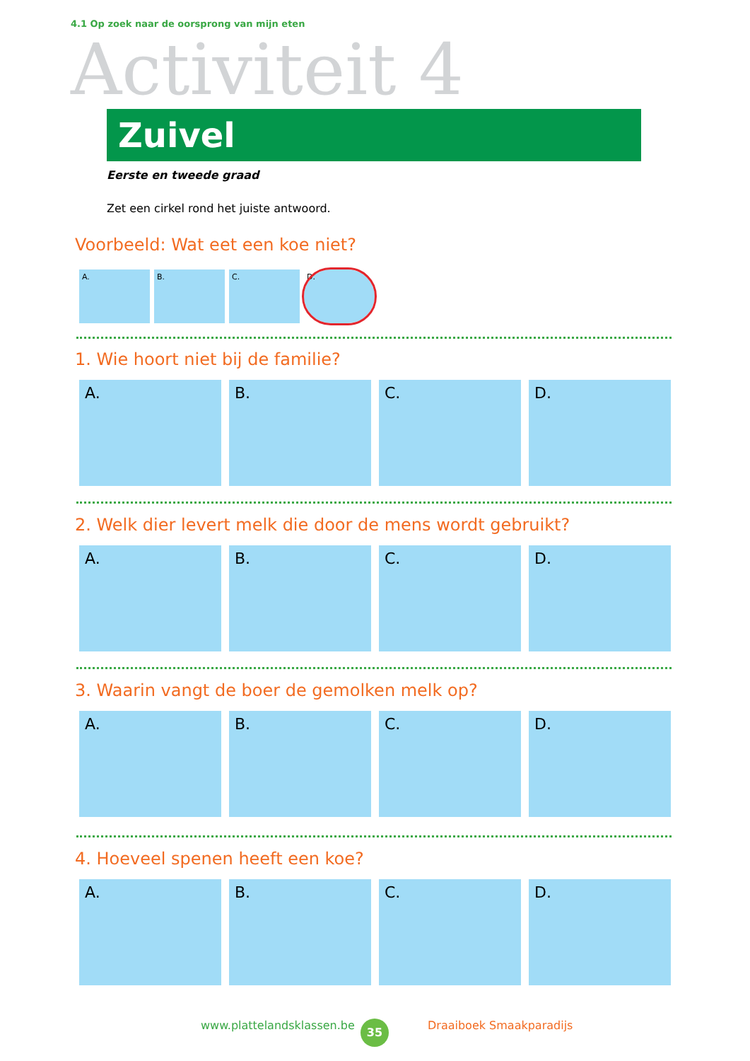4.1 Op zoek naar de oorsprong van mijn eten
Activiteit 4
Zuivel
Eerste en tweede graad
Zet een cirkel rond het juiste antwoord.
Voorbeeld: Wat eet een koe niet?
A. B. C. D.
1. Wie hoort niet bij de familie?
A. B. C. D.
2. Welk dier levert melk die door de mens wordt gebruikt?
A. B. C. D.
3. Waarin vangt de boer de gemolken melk op?
A. B. C. D.
4. Hoeveel spenen heeft een koe?
A. B. C. D.
www.plattelandsklassen.be 35 Draaiboek Smaakparadijs